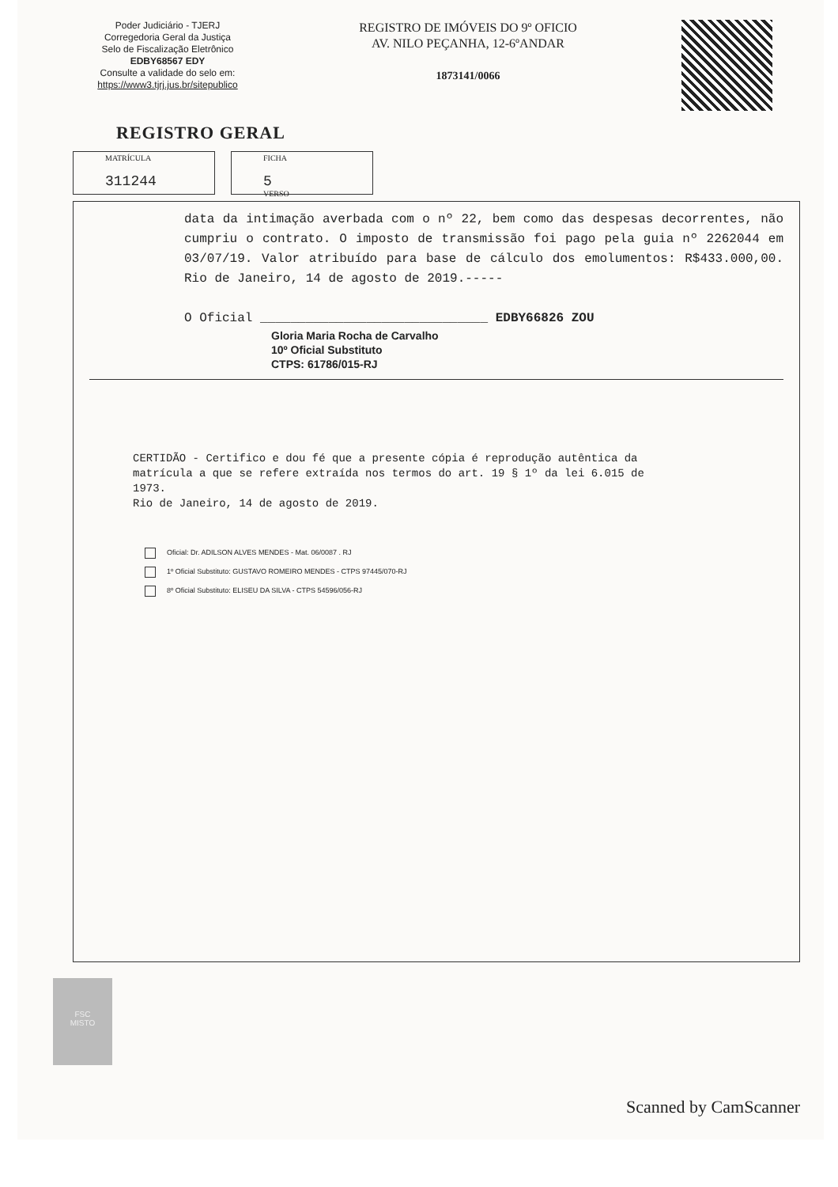Poder Judiciário - TJERJ
Corregedoria Geral da Justiça
Selo de Fiscalização Eletrônico
EDBY68567 EDY
Consulte a validade do selo em:
https://www3.tjrj.jus.br/sitepublico
REGISTRO DE IMÓVEIS DO 9º OFICIO
AV. NILO PEÇANHA, 12-6ºANDAR
1873141/0066
REGISTRO GERAL
MATRÍCULA
311244
FICHA
5
VERSO
data da intimação averbada com o nº 22, bem como das despesas decorrentes, não cumpriu o contrato. O imposto de transmissão foi pago pela guia nº 2262044 em 03/07/19. Valor atribuído para base de cálculo dos emolumentos: R$433.000,00. Rio de Janeiro, 14 de agosto de 2019.-----
O Oficial ______________________________ EDBY66826 ZOU
Gloria Maria Rocha de Carvalho
10º Oficial Substituto
CTPS: 61786/015-RJ
CERTIDÃO - Certifico e dou fé que a presente cópia é reprodução autêntica da matrícula a que se refere extraída nos termos do art. 19 § 1º da lei 6.015 de 1973.
Rio de Janeiro, 14 de agosto de 2019.
Oficial: Dr. ADILSON ALVES MENDES - Mat. 06/0087 . RJ
1º Oficial Substituto: GUSTAVO ROMEIRO MENDES - CTPS 97445/070-RJ
8º Oficial Substituto: ELISEU DA SILVA - CTPS 54596/056-RJ
FSC
MISTO
Scanned by CamScanner